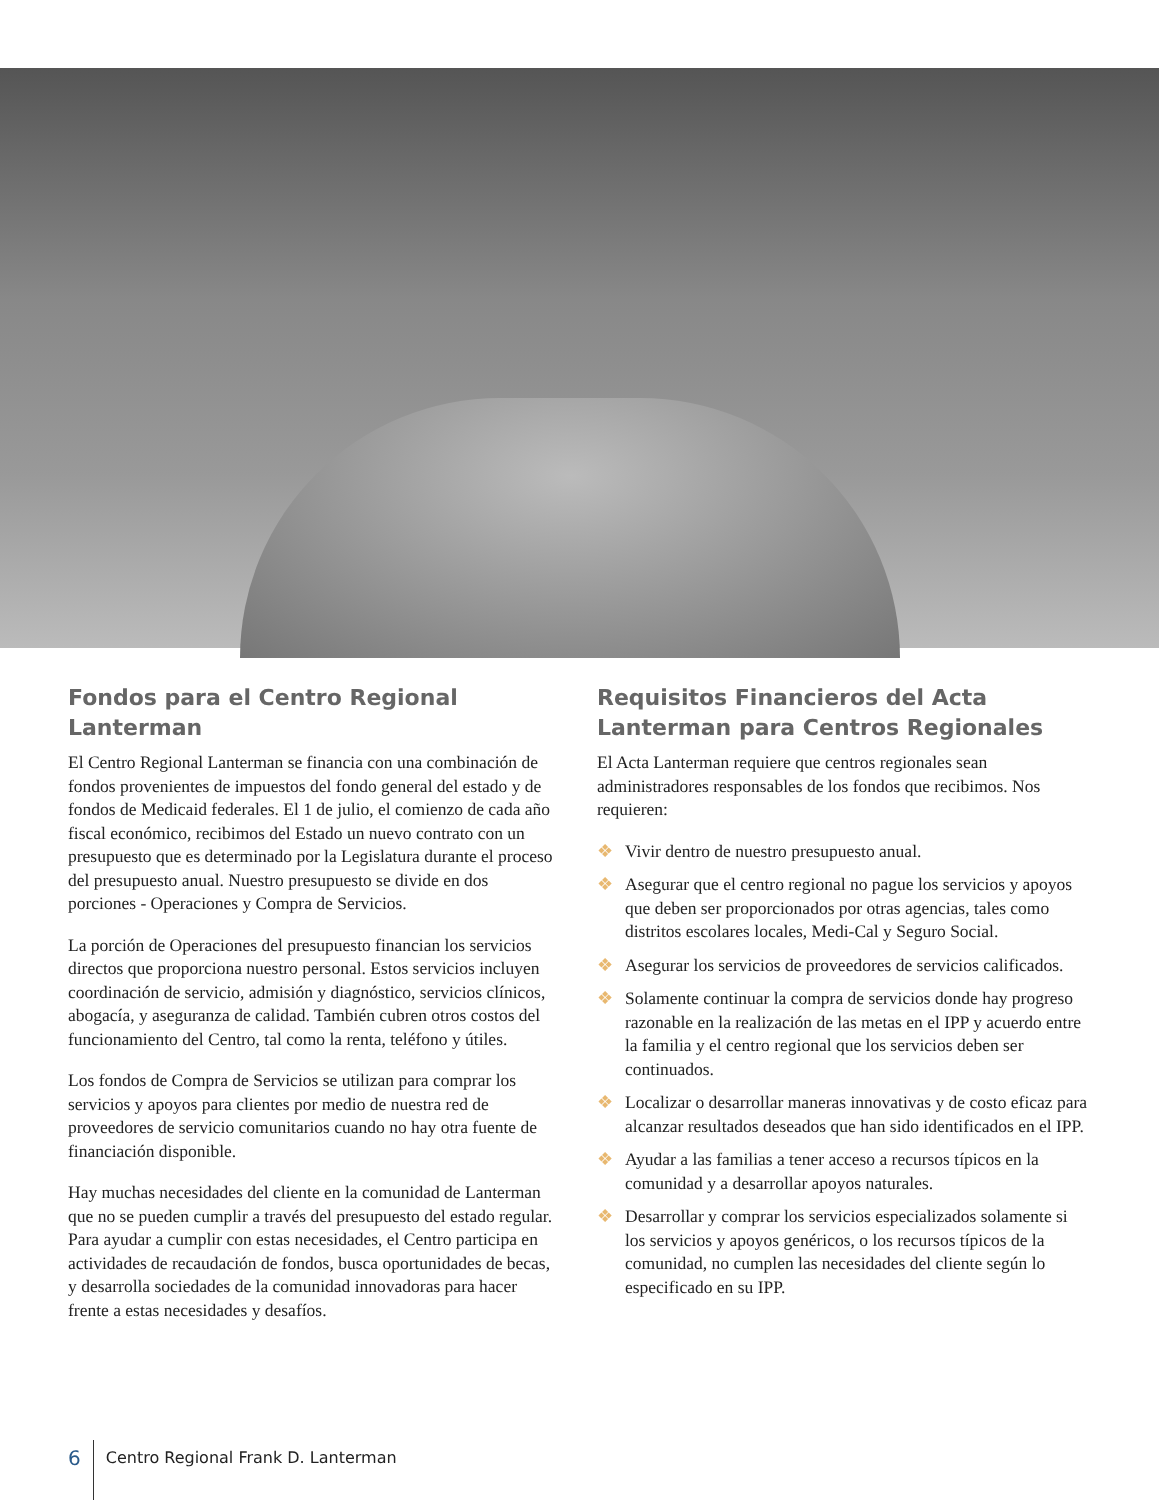Fondos para el Centro Regional Lanterman
El Centro Regional Lanterman se financia con una combinación de fondos provenientes de impuestos del fondo general del estado y de fondos de Medicaid federales. El 1 de julio, el comienzo de cada año fiscal económico, recibimos del Estado un nuevo contrato con un presupuesto que es determinado por la Legislatura durante el proceso del presupuesto anual. Nuestro presupuesto se divide en dos porciones - Operaciones y Compra de Servicios.
La porción de Operaciones del presupuesto financian los servicios directos que proporciona nuestro personal. Estos servicios incluyen coordinación de servicio, admisión y diagnóstico, servicios clínicos, abogacía, y aseguranza de calidad. También cubren otros costos del funcionamiento del Centro, tal como la renta, teléfono y útiles.
Los fondos de Compra de Servicios se utilizan para comprar los servicios y apoyos para clientes por medio de nuestra red de proveedores de servicio comunitarios cuando no hay otra fuente de financiación disponible.
Hay muchas necesidades del cliente en la comunidad de Lanterman que no se pueden cumplir a través del presupuesto del estado regular. Para ayudar a cumplir con estas necesidades, el Centro participa en actividades de recaudación de fondos, busca oportunidades de becas, y desarrolla sociedades de la comunidad innovadoras para hacer frente a estas necesidades y desafíos.
Requisitos Financieros del Acta Lanterman para Centros Regionales
El Acta Lanterman requiere que centros regionales sean administradores responsables de los fondos que recibimos. Nos requieren:
❖ Vivir dentro de nuestro presupuesto anual.
❖ Asegurar que el centro regional no pague los servicios y apoyos que deben ser proporcionados por otras agencias, tales como distritos escolares locales, Medi-Cal y Seguro Social.
❖ Asegurar los servicios de proveedores de servicios calificados.
❖ Solamente continuar la compra de servicios donde hay progreso razonable en la realización de las metas en el IPP y acuerdo entre la familia y el centro regional que los servicios deben ser continuados.
❖ Localizar o desarrollar maneras innovativas y de costo eficaz para alcanzar resultados deseados que han sido identificados en el IPP.
❖ Ayudar a las familias a tener acceso a recursos típicos en la comunidad y a desarrollar apoyos naturales.
❖ Desarrollar y comprar los servicios especializados solamente si los servicios y apoyos genéricos, o los recursos típicos de la comunidad, no cumplen las necesidades del cliente según lo especificado en su IPP.
6
Centro Regional Frank D. Lanterman